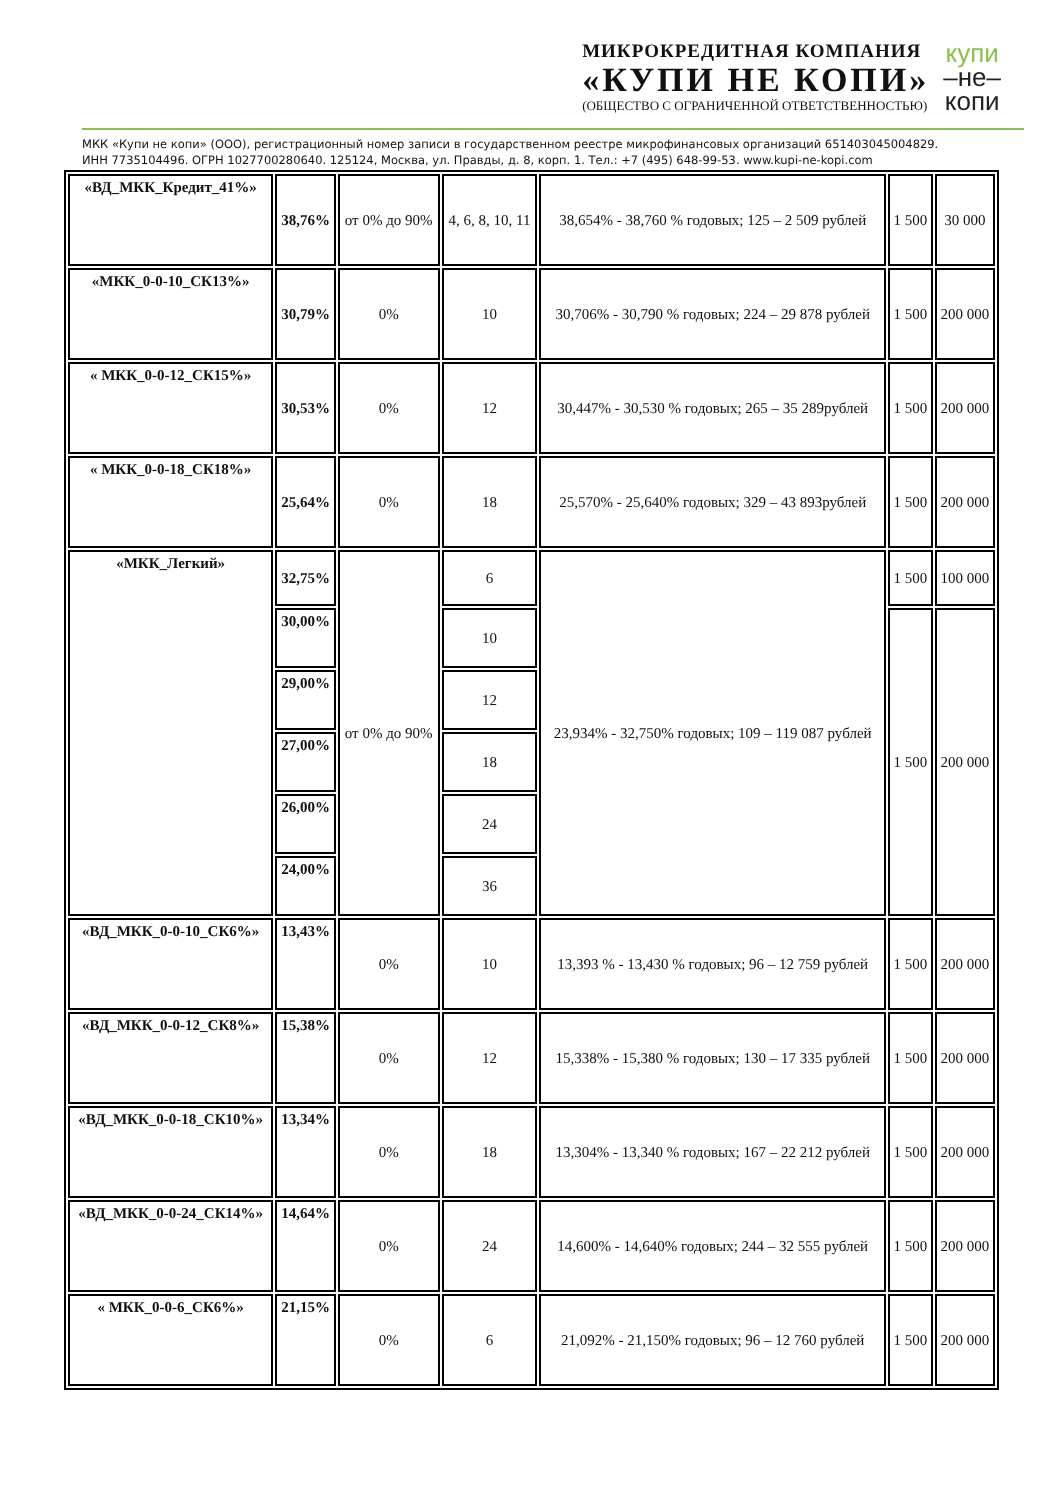МИКРОКРЕДИТНАЯ КОМПАНИЯ
«КУПИ НЕ КОПИ»
(ОБЩЕСТВО С ОГРАНИЧЕННОЙ ОТВЕТСТВЕННОСТЬЮ)
купи
–не–
копи
МКК «Купи не копи» (ООО), регистрационный номер записи в государственном реестре микрофинансовых организаций 651403045004829.
ИНН 7735104496. ОГРН 1027700280640. 125124, Москва, ул. Правды, д. 8, корп. 1. Тел.: +7 (495) 648-99-53. www.kupi-ne-kopi.com
| «ВД_МКК_Кредит_41%» | 38,76% | от 0% до 90% | 4, 6, 8, 10, 11 | 38,654% - 38,760 % годовых; 125 – 2 509 рублей | 1 500 | 30 000 |
| «МКК_0-0-10_СК13%» | 30,79% | 0% | 10 | 30,706% - 30,790 % годовых; 224 – 29 878 рублей | 1 500 | 200 000 |
| « МКК_0-0-12_СК15%» | 30,53% | 0% | 12 | 30,447% - 30,530 % годовых; 265 – 35 289рублей | 1 500 | 200 000 |
| « МКК_0-0-18_СК18%» | 25,64% | 0% | 18 | 25,570% - 25,640% годовых; 329 – 43 893рублей | 1 500 | 200 000 |
| «МКК_Легкий» | 32,75% | от 0% до 90% | 6 | 23,934% - 32,750% годовых; 109 – 119 087 рублей | 1 500 | 100 000 |
| | 30,00% | | 10 | | 1 500 | 200 000 |
| | 29,00% | | 12 | | | |
| | 27,00% | | 18 | | | |
| | 26,00% | | 24 | | | |
| | 24,00% | | 36 | | | |
| «ВД_МКК_0-0-10_СК6%» | 13,43% | 0% | 10 | 13,393 % - 13,430 % годовых; 96 – 12 759 рублей | 1 500 | 200 000 |
| «ВД_МКК_0-0-12_СК8%» | 15,38% | 0% | 12 | 15,338% - 15,380 % годовых; 130 – 17 335 рублей | 1 500 | 200 000 |
| «ВД_МКК_0-0-18_СК10%» | 13,34% | 0% | 18 | 13,304% - 13,340 % годовых; 167 – 22 212 рублей | 1 500 | 200 000 |
| «ВД_МКК_0-0-24_СК14%» | 14,64% | 0% | 24 | 14,600% - 14,640% годовых; 244 – 32 555 рублей | 1 500 | 200 000 |
| « МКК_0-0-6_СК6%» | 21,15% | 0% | 6 | 21,092% - 21,150% годовых; 96 – 12 760 рублей | 1 500 | 200 000 |